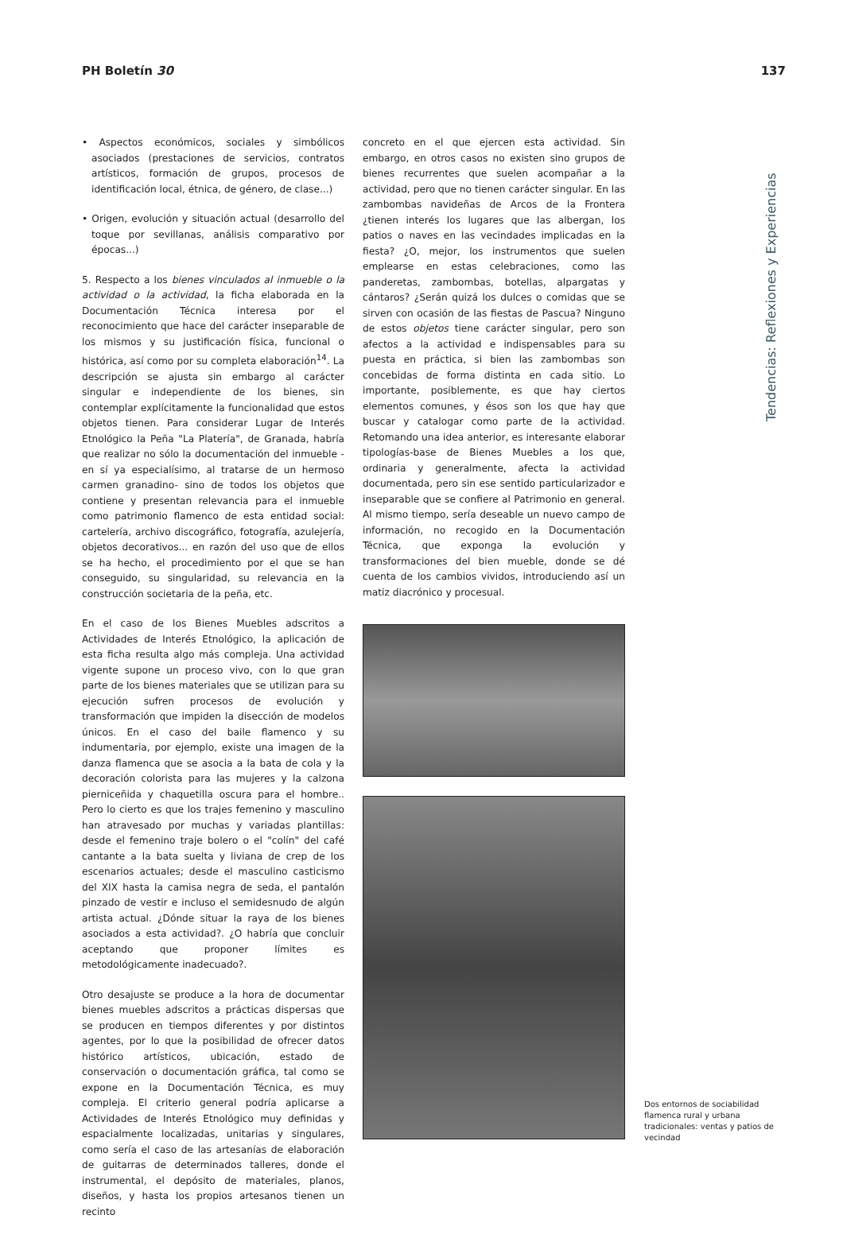PH Boletín 30 137
Tendencias: Reflexiones y Experiencias
• Aspectos económicos, sociales y simbólicos asociados (prestaciones de servicios, contratos artísticos, formación de grupos, procesos de identificación local, étnica, de género, de clase...)
• Origen, evolución y situación actual (desarrollo del toque por sevillanas, análisis comparativo por épocas...)
5. Respecto a los bienes vinculados al inmueble o la actividad o la actividad, la ficha elaborada en la Documentación Técnica interesa por el reconocimiento que hace del carácter inseparable de los mismos y su justificación física, funcional o histórica, así como por su completa elaboración<sup>14</sup>. La descripción se ajusta sin embargo al carácter singular e independiente de los bienes, sin contemplar explícitamente la funcionalidad que estos objetos tienen. Para considerar Lugar de Interés Etnológico la Peña "La Platería", de Granada, habría que realizar no sólo la documentación del inmueble -en sí ya especialísimo, al tratarse de un hermoso carmen granadino- sino de todos los objetos que contiene y presentan relevancia para el inmueble como patrimonio flamenco de esta entidad social: cartelería, archivo discográfico, fotografía, azulejería, objetos decorativos... en razón del uso que de ellos se ha hecho, el procedimiento por el que se han conseguido, su singularidad, su relevancia en la construcción societaria de la peña, etc.
En el caso de los Bienes Muebles adscritos a Actividades de Interés Etnológico, la aplicación de esta ficha resulta algo más compleja. Una actividad vigente supone un proceso vivo, con lo que gran parte de los bienes materiales que se utilizan para su ejecución sufren procesos de evolución y transformación que impiden la disección de modelos únicos. En el caso del baile flamenco y su indumentaria, por ejemplo, existe una imagen de la danza flamenca que se asocia a la bata de cola y la decoración colorista para las mujeres y la calzona pierniceñida y chaquetilla oscura para el hombre.. Pero lo cierto es que los trajes femenino y masculino han atravesado por muchas y variadas plantillas: desde el femenino traje bolero o el "colín" del café cantante a la bata suelta y liviana de crep de los escenarios actuales; desde el masculino casticismo del XIX hasta la camisa negra de seda, el pantalón pinzado de vestir e incluso el semidesnudo de algún artista actual. ¿Dónde situar la raya de los bienes asociados a esta actividad?. ¿O habría que concluir aceptando que proponer límites es metodológicamente inadecuado?.
Otro desajuste se produce a la hora de documentar bienes muebles adscritos a prácticas dispersas que se producen en tiempos diferentes y por distintos agentes, por lo que la posibilidad de ofrecer datos histórico artísticos, ubicación, estado de conservación o documentación gráfica, tal como se expone en la Documentación Técnica, es muy compleja. El criterio general podría aplicarse a Actividades de Interés Etnológico muy definidas y espacialmente localizadas, unitarias y singulares, como sería el caso de las artesanías de elaboración de guitarras de determinados talleres, donde el instrumental, el depósito de materiales, planos, diseños, y hasta los propios artesanos tienen un recinto
concreto en el que ejercen esta actividad. Sin embargo, en otros casos no existen sino grupos de bienes recurrentes que suelen acompañar a la actividad, pero que no tienen carácter singular. En las zambombas navideñas de Arcos de la Frontera ¿tienen interés los lugares que las albergan, los patios o naves en las vecindades implicadas en la fiesta? ¿O, mejor, los instrumentos que suelen emplearse en estas celebraciones, como las panderetas, zambombas, botellas, alpargatas y cántaros? ¿Serán quizá los dulces o comidas que se sirven con ocasión de las fiestas de Pascua? Ninguno de estos objetos tiene carácter singular, pero son afectos a la actividad e indispensables para su puesta en práctica, si bien las zambombas son concebidas de forma distinta en cada sitio. Lo importante, posiblemente, es que hay ciertos elementos comunes, y ésos son los que hay que buscar y catalogar como parte de la actividad. Retomando una idea anterior, es interesante elaborar tipologías-base de Bienes Muebles a los que, ordinaria y generalmente, afecta la actividad documentada, pero sin ese sentido particularizador e inseparable que se confiere al Patrimonio en general. Al mismo tiempo, sería deseable un nuevo campo de información, no recogido en la Documentación Técnica, que exponga la evolución y transformaciones del bien mueble, donde se dé cuenta de los cambios vividos, introduciendo así un matiz diacrónico y procesual.
Dos entornos de sociabilidad flamenca rural y urbana tradicionales: ventas y patios de vecindad